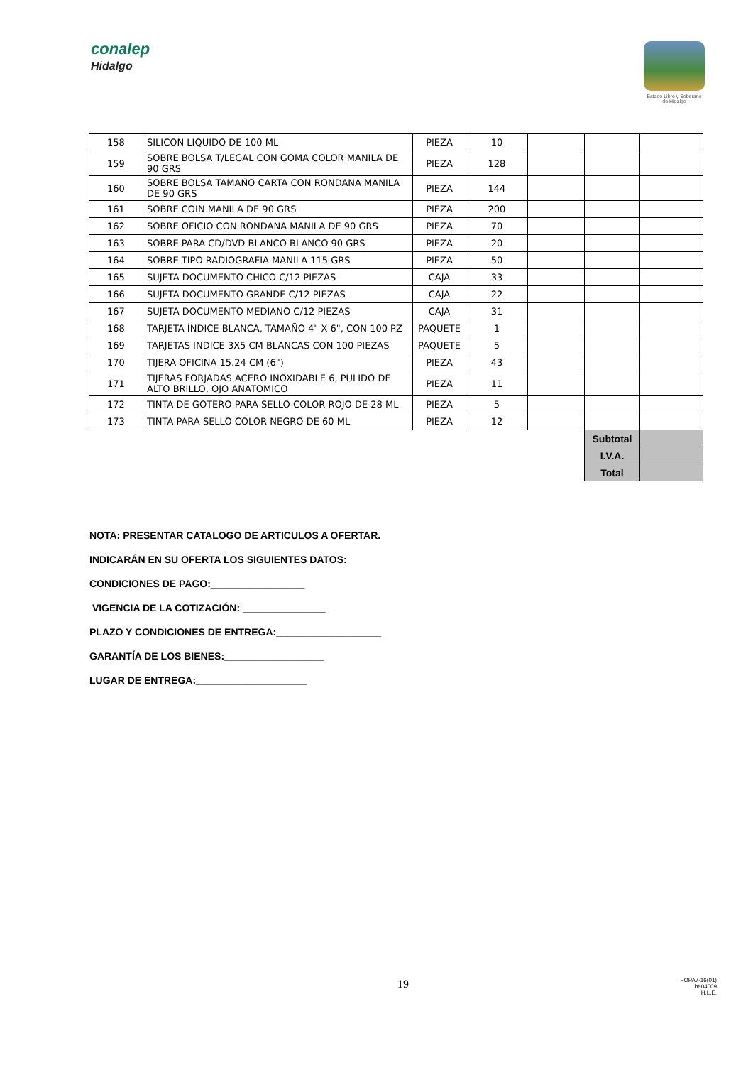conalep
Hidalgo
Estado Libre y Soberano de Hidalgo
| 158 | SILICON LIQUIDO DE 100 ML | PIEZA | 10 | | | |
| 159 | SOBRE BOLSA T/LEGAL CON GOMA COLOR MANILA DE 90 GRS | PIEZA | 128 | | | |
| 160 | SOBRE BOLSA TAMAÑO CARTA CON RONDANA MANILA DE 90 GRS | PIEZA | 144 | | | |
| 161 | SOBRE COIN MANILA DE 90 GRS | PIEZA | 200 | | | |
| 162 | SOBRE OFICIO CON RONDANA MANILA DE 90 GRS | PIEZA | 70 | | | |
| 163 | SOBRE PARA CD/DVD BLANCO BLANCO 90 GRS | PIEZA | 20 | | | |
| 164 | SOBRE TIPO RADIOGRAFIA MANILA 115 GRS | PIEZA | 50 | | | |
| 165 | SUJETA DOCUMENTO CHICO C/12 PIEZAS | CAJA | 33 | | | |
| 166 | SUJETA DOCUMENTO GRANDE C/12 PIEZAS | CAJA | 22 | | | |
| 167 | SUJETA DOCUMENTO MEDIANO C/12 PIEZAS | CAJA | 31 | | | |
| 168 | TARJETA ÍNDICE BLANCA, TAMAÑO 4" X 6", CON 100 PZ | PAQUETE | 1 | | | |
| 169 | TARJETAS INDICE 3X5 CM BLANCAS CON 100 PIEZAS | PAQUETE | 5 | | | |
| 170 | TIJERA OFICINA 15.24 CM (6") | PIEZA | 43 | | | |
| 171 | TIJERAS FORJADAS ACERO INOXIDABLE 6, PULIDO DE ALTO BRILLO, OJO ANATOMICO | PIEZA | 11 | | | |
| 172 | TINTA DE GOTERO PARA SELLO COLOR ROJO DE 28 ML | PIEZA | 5 | | | |
| 173 | TINTA PARA SELLO COLOR NEGRO DE 60 ML | PIEZA | 12 | | | |
| | | | | | Subtotal | |
| | | | | | I.V.A. | |
| | | | | | Total | |
NOTA: PRESENTAR CATALOGO DE ARTICULOS A OFERTAR.
INDICARÁN EN SU OFERTA LOS SIGUIENTES DATOS:
CONDICIONES DE PAGO:_________________
VIGENCIA DE LA COTIZACIÓN: _______________
PLAZO Y CONDICIONES DE ENTREGA:___________________
GARANTÍA DE LOS BIENES:__________________
LUGAR DE ENTREGA:____________________
19
FOPA7-16(01)
ba04009
H.L.E.